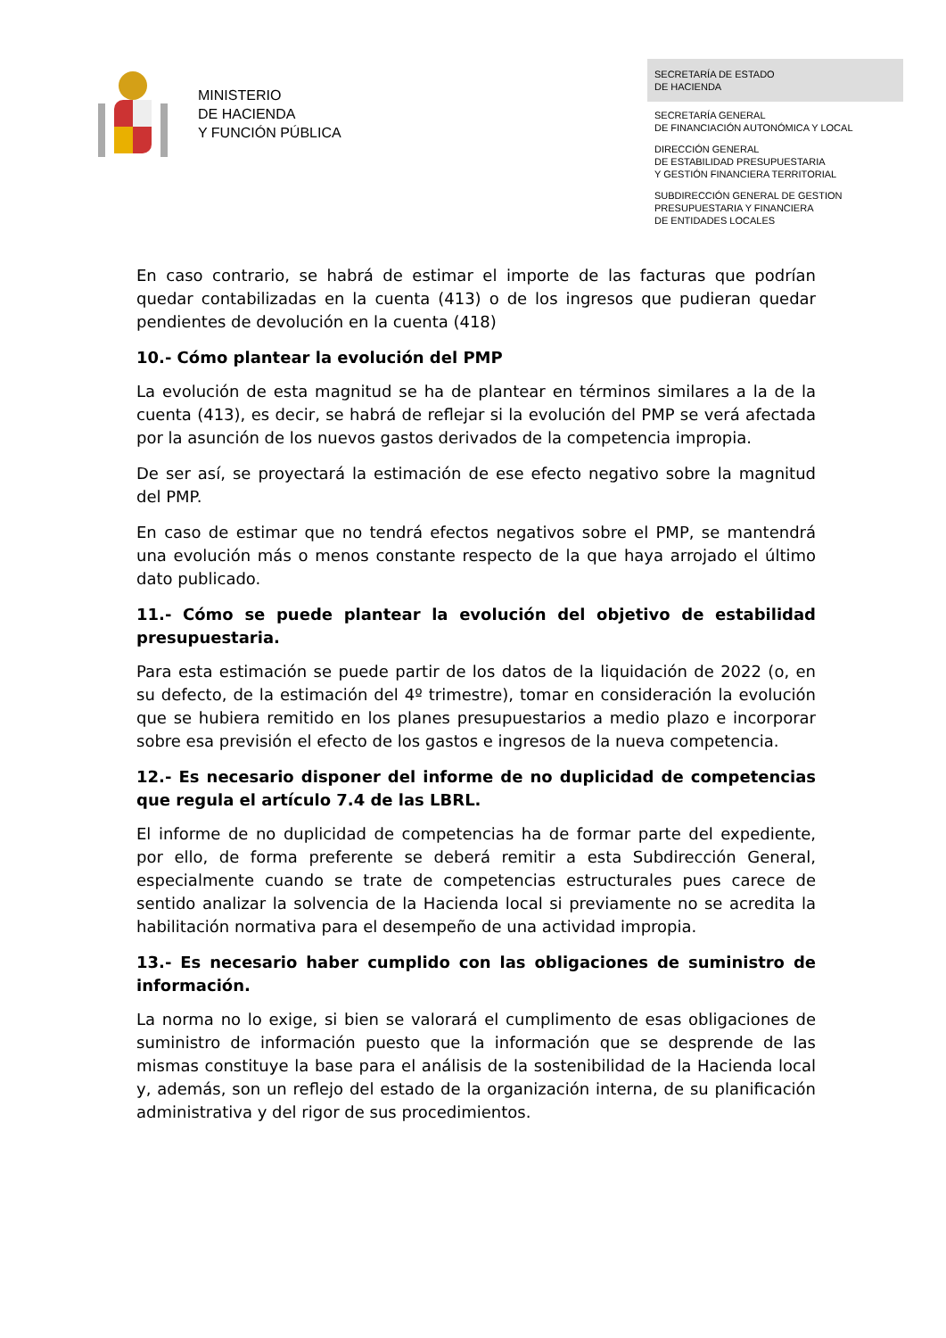MINISTERIO
DE HACIENDA
Y FUNCIÓN PÚBLICA
SECRETARÍA DE ESTADO
DE HACIENDA
SECRETARÍA GENERAL
DE FINANCIACIÓN AUTONÓMICA Y LOCAL
DIRECCIÓN GENERAL
DE ESTABILIDAD PRESUPUESTARIA
Y GESTIÓN FINANCIERA TERRITORIAL
SUBDIRECCIÓN GENERAL DE GESTION
PRESUPUESTARIA Y FINANCIERA
DE ENTIDADES LOCALES
En caso contrario, se habrá de estimar el importe de las facturas que podrían quedar contabilizadas en la cuenta (413) o de los ingresos que pudieran quedar pendientes de devolución en la cuenta (418)
10.- Cómo plantear la evolución del PMP
La evolución de esta magnitud se ha de plantear en términos similares a la de la cuenta (413), es decir, se habrá de reflejar si la evolución del PMP se verá afectada por la asunción de los nuevos gastos derivados de la competencia impropia.
De ser así, se proyectará la estimación de ese efecto negativo sobre la magnitud del PMP.
En caso de estimar que no tendrá efectos negativos sobre el PMP, se mantendrá una evolución más o menos constante respecto de la que haya arrojado el último dato publicado.
11.- Cómo se puede plantear la evolución del objetivo de estabilidad presupuestaria.
Para esta estimación se puede partir de los datos de la liquidación de 2022 (o, en su defecto, de la estimación del 4º trimestre), tomar en consideración la evolución que se hubiera remitido en los planes presupuestarios a medio plazo e incorporar sobre esa previsión el efecto de los gastos e ingresos de la nueva competencia.
12.- Es necesario disponer del informe de no duplicidad de competencias que regula el artículo 7.4 de las LBRL.
El informe de no duplicidad de competencias ha de formar parte del expediente, por ello, de forma preferente se deberá remitir a esta Subdirección General, especialmente cuando se trate de competencias estructurales pues carece de sentido analizar la solvencia de la Hacienda local si previamente no se acredita la habilitación normativa para el desempeño de una actividad impropia.
13.- Es necesario haber cumplido con las obligaciones de suministro de información.
La norma no lo exige, si bien se valorará el cumplimento de esas obligaciones de suministro de información puesto que la información que se desprende de las mismas constituye la base para el análisis de la sostenibilidad de la Hacienda local y, además, son un reflejo del estado de la organización interna, de su planificación administrativa y del rigor de sus procedimientos.